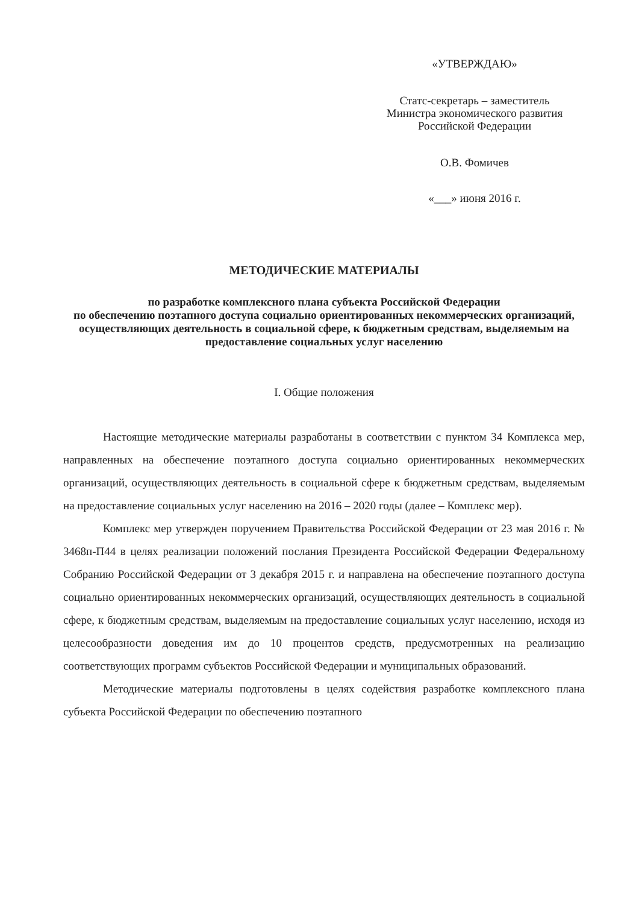«УТВЕРЖДАЮ»
Статс-секретарь – заместитель
Министра экономического развития
Российской Федерации
О.В. Фомичев
«___» июня 2016 г.
МЕТОДИЧЕСКИЕ МАТЕРИАЛЫ
по разработке комплексного плана субъекта Российской Федерации
по обеспечению поэтапного доступа социально ориентированных некоммерческих организаций, осуществляющих деятельность в социальной сфере, к бюджетным средствам, выделяемым на предоставление социальных услуг населению
I. Общие положения
Настоящие методические материалы разработаны в соответствии с пунктом 34 Комплекса мер, направленных на обеспечение поэтапного доступа социально ориентированных некоммерческих организаций, осуществляющих деятельность в социальной сфере к бюджетным средствам, выделяемым на предоставление социальных услуг населению на 2016 – 2020 годы (далее – Комплекс мер).
Комплекс мер утвержден поручением Правительства Российской Федерации от 23 мая 2016 г. № 3468п-П44 в целях реализации положений послания Президента Российской Федерации Федеральному Собранию Российской Федерации от 3 декабря 2015 г. и направлена на обеспечение поэтапного доступа социально ориентированных некоммерческих организаций, осуществляющих деятельность в социальной сфере, к бюджетным средствам, выделяемым на предоставление социальных услуг населению, исходя из целесообразности доведения им до 10 процентов средств, предусмотренных на реализацию соответствующих программ субъектов Российской Федерации и муниципальных образований.
Методические материалы подготовлены в целях содействия разработке комплексного плана субъекта Российской Федерации по обеспечению поэтапного